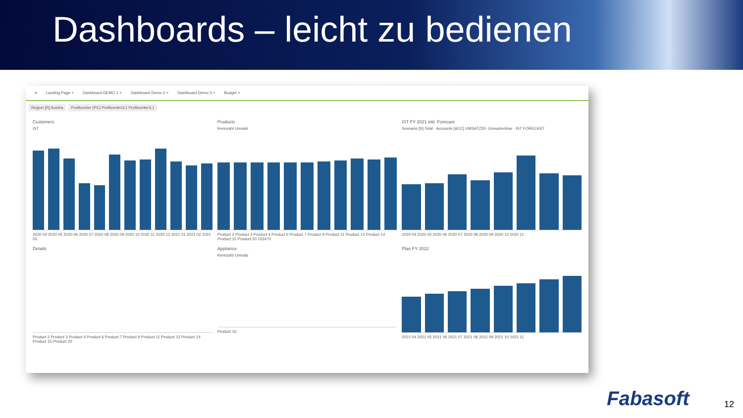Dashboards – leicht zu bedienen
≡ Landing Page × Dashboard DEMO 1 × Dashboard Demo 2 × Dashboard Demo 3 × Budget ×
Region [R] Austria Profitcenter (PC) Profitcenter3.1 Profitcenter3.1
Customers
IST
2020 04 2020 05 2020 06 2020 07 2020 08 2020 09 2020 10 2020 11 2020 12 2021 01 2021 02 2021 03
Products
Kennzahl Umsatz
Product 2 Product 3 Product 4 Product 6 Product 7 Product 9 Product 11 Product 13 Product 14 Product 15 Product 20 152470
IST FY 2021 inkl. Forecast
Scenario [S] Total · Accounts [ACC] UMSATZ20- Umsatzerlöse · IST FORECAST
2020 04 2020 05 2020 06 2020 07 2020 08 2020 09 2020 10 2020 11
Details
Product 2 Product 3 Product 4 Product 6 Product 7 Product 9 Product 11 Product 13 Product 14 Product 15 Product 20
Appliance
Kennzahl Umsatz
Product 16
Plan FY 2022
2021 04 2021 05 2021 06 2021 07 2021 08 2021 09 2021 10 2021 11
Fabasoft 12